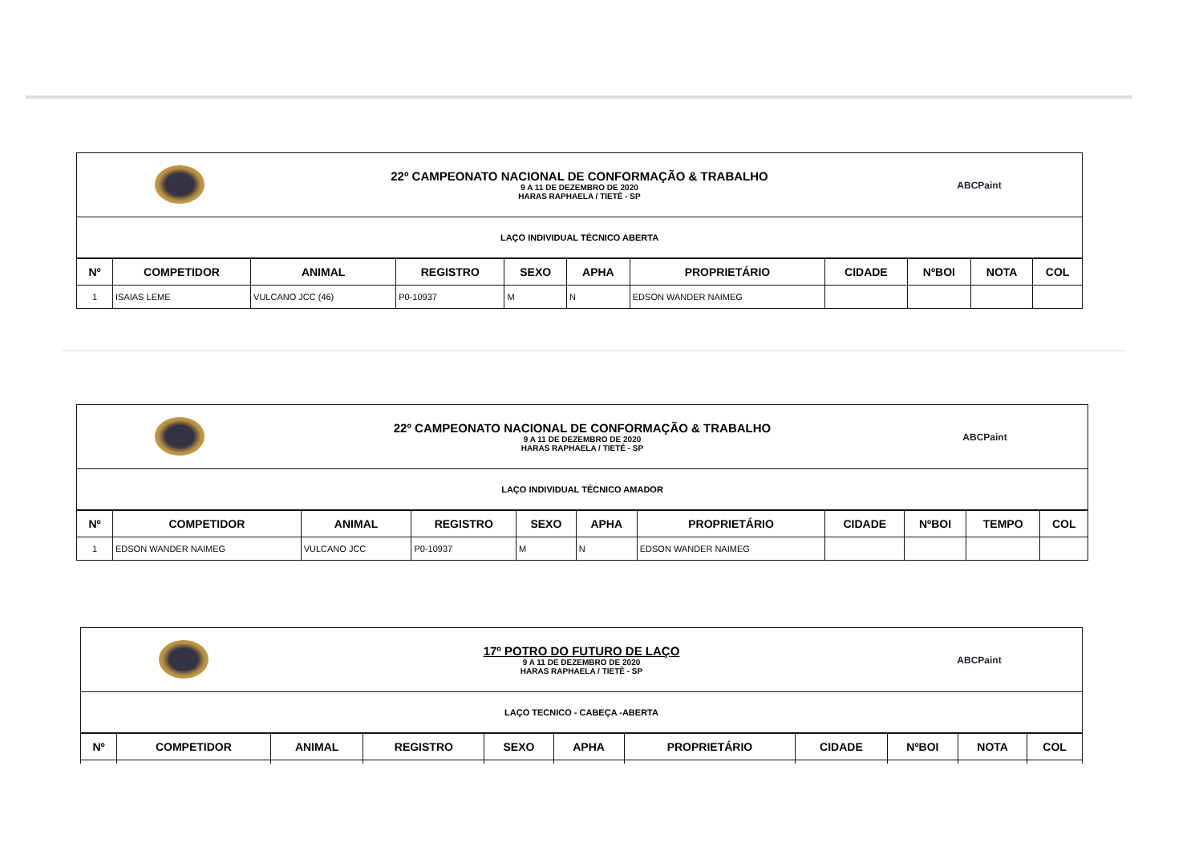| | 22º CAMPEONATO NACIONAL DE CONFORMAÇÃO & TRABALHO 9 A 11 DE DEZEMBRO DE 2020 HARAS RAPHAELA / TIETÊ - SP | ABCPaint |
| LAÇO INDIVIDUAL TÉCNICO ABERTA | | |
| Nº | COMPETIDOR | ANIMAL | REGISTRO | SEXO | APHA | PROPRIETÁRIO | CIDADE | NºBOI | NOTA | COL |
| --- | --- | --- | --- | --- | --- | --- | --- | --- | --- | --- |
| 1 | ISAIAS LEME | VULCANO JCC (46) | P0-10937 | M | N | EDSON WANDER NAIMEG | | | | |
| | 22º CAMPEONATO NACIONAL DE CONFORMAÇÃO & TRABALHO 9 A 11 DE DEZEMBRO DE 2020 HARAS RAPHAELA / TIETÊ - SP | ABCPaint |
| LAÇO INDIVIDUAL TÉCNICO AMADOR | | |
| Nº | COMPETIDOR | ANIMAL | REGISTRO | SEXO | APHA | PROPRIETÁRIO | CIDADE | NºBOI | TEMPO | COL |
| --- | --- | --- | --- | --- | --- | --- | --- | --- | --- | --- |
| 1 | EDSON WANDER NAIMEG | VULCANO JCC | P0-10937 | M | N | EDSON WANDER NAIMEG | | | | |
| | 17º POTRO DO FUTURO DE LAÇO 9 A 11 DE DEZEMBRO DE 2020 HARAS RAPHAELA / TIETÊ - SP | ABCPaint |
| LAÇO TECNICO - CABEÇA -ABERTA | | |
| Nº | COMPETIDOR | ANIMAL | REGISTRO | SEXO | APHA | PROPRIETÁRIO | CIDADE | NºBOI | NOTA | COL |
| --- | --- | --- | --- | --- | --- | --- | --- | --- | --- | --- |